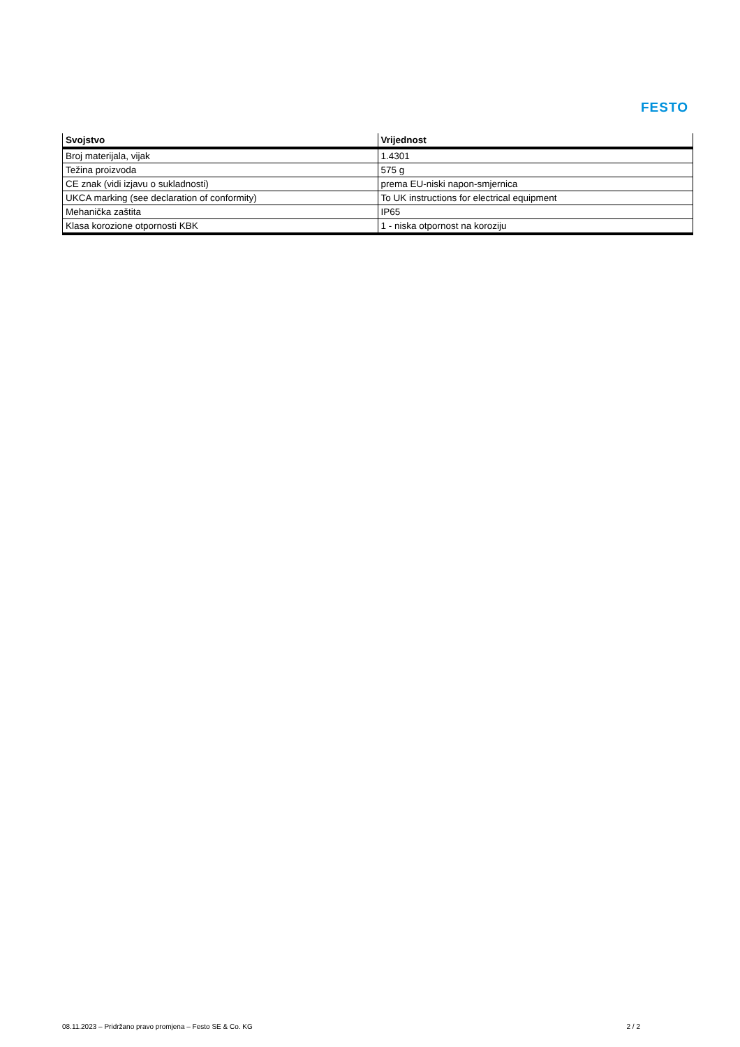FESTO
| Svojstvo | Vrijednost |
| --- | --- |
| Broj materijala, vijak | 1.4301 |
| Težina proizvoda | 575 g |
| CE znak (vidi izjavu o sukladnosti) | prema EU-niski napon-smjernica |
| UKCA marking (see declaration of conformity) | To UK instructions for electrical equipment |
| Mehanička zaštita | IP65 |
| Klasa korozione otpornosti KBK | 1 - niska otpornost na koroziju |
08.11.2023 – Pridržano pravo promjena – Festo SE & Co. KG 2 / 2